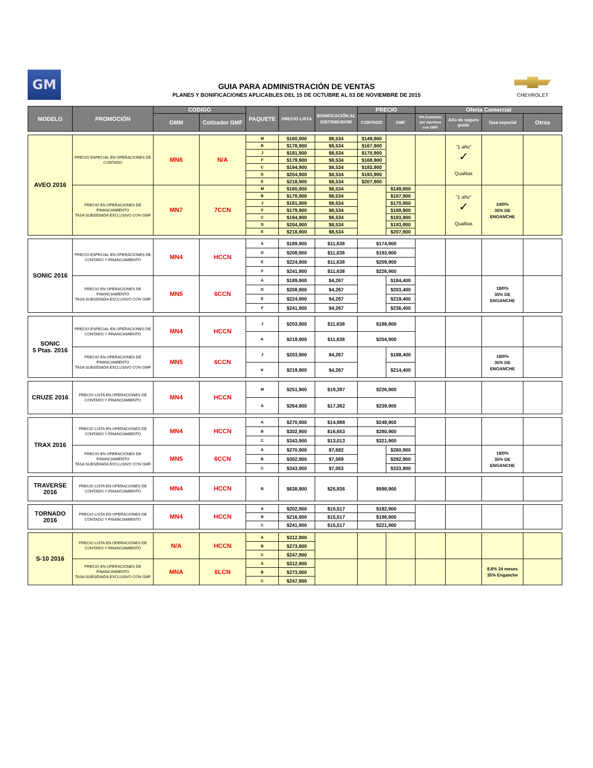GM
GUIA PARA ADMINISTRACIÓN DE VENTAS
PLANES Y BONIFICACIONES APLICABLES DEL 15 DE OCTUBRE AL 03 DE NOVIEMBRE DE 2015
CHEVROLET
| MODELO | PROMOCIÓN | CODIGO | | PAQUETE | PRECIO LISTA | BONIFICACIÓN AL DISTRIBUIDOR | PRECIO | | Oferta Comercial | | | |
| --- | --- | --- | --- | --- | --- | --- | --- | --- | --- | --- | --- | --- |
| | | GMM | Cotizador GMF | | | | CONTADO | GMF | 0% Comisión por Apertura con GMF | Año de seguro gratis | Tasa especial | Otros |
| AVEO 2016 | PRECIO ESPECIAL EN OPERACIONES DE CONTADO | MN6 | N/A | M | $160,900 | $8,534 | $149,900 | | | "1 año" ✓ Qualitas | | |
| | | | | B | $178,900 | $8,534 | $167,900 | | | | | |
| | | | | J | $181,900 | $8,534 | $170,900 | | | | | |
| | | | | F | $179,900 | $8,534 | $168,900 | | | | | |
| | | | | C | $194,900 | $8,534 | $183,900 | | | | | |
| | | | | D | $204,900 | $8,534 | $193,900 | | | | | |
| | | | | E | $218,900 | $8,534 | $207,900 | | | | | |
| | PRECIO EN OPERACIONES DE FINANCIAMIENTO TASA SUBSIDIADA EXCLUSIVO CON GMF | MN7 | 7CCN | M | $160,900 | $8,534 | | $149,900 | | "1 año" ✓ Qualitas | 24/0% 35% DE ENGANCHE | |
| | | | | B | $178,900 | $8,534 | | $167,900 | | | | |
| | | | | J | $181,900 | $8,534 | | $170,900 | | | | |
| | | | | F | $179,900 | $8,534 | | $168,900 | | | | |
| | | | | C | $194,900 | $8,534 | | $183,900 | | | | |
| | | | | D | $204,900 | $8,534 | | $193,900 | | | | |
| | | | | E | $218,900 | $8,534 | | $207,900 | | | | |
| SONIC 2016 | PRECIO ESPECIAL EN OPERACIONES DE CONTADO Y FINANCIAMIENTO | MN4 | HCCN | A | $189,900 | $11,638 | $174,900 | | | | | |
| | | | | D | $208,900 | $11,638 | $193,900 | | | | | |
| | | | | E | $224,900 | $11,638 | $209,900 | | | | | |
| | | | | F | $241,900 | $11,638 | $226,900 | | | | | |
| | PRECIO EN OPERACIONES DE FINANCIAMIENTO TASA SUBSIDIADA EXCLUSIVO CON GMF | MN5 | 6CCN | A | $189,900 | $4,267 | | $184,400 | | | 18/0% 35% DE ENGANCHE | |
| | | | | D | $208,900 | $4,267 | | $203,400 | | | | |
| | | | | E | $224,900 | $4,267 | | $219,400 | | | | |
| | | | | F | $241,900 | $4,267 | | $236,400 | | | | |
| SONIC 5 Ptas. 2016 | PRECIO ESPECIAL EN OPERACIONES DE CONTADO Y FINANCIAMIENTO | MN4 | HCCN | J | $203,900 | $11,638 | $188,900 | | | | | |
| | | | | K | $219,900 | $11,638 | $204,900 | | | | | |
| | PRECIO EN OPERACIONES DE FINANCIAMIENTO TASA SUBSIDIADA EXCLUSIVO CON GMF | MN5 | 6CCN | J | $203,900 | $4,267 | | $198,400 | | | 18/0% 35% DE ENGANCHE | |
| | | | | K | $219,900 | $4,267 | | $214,400 | | | | |
| CRUZE 2016 | PRECIO LISTA EN OPERACIONES DE CONTADO Y FINANCIAMIENTO | MN4 | HCCN | M | $251,900 | $19,397 | $226,900 | | | | | |
| | | | | A | $264,900 | $17,362 | $239,900 | | | | | |
| TRAX 2016 | PRECIO LISTA EN OPERACIONES DE CONTADO Y FINANCIAMIENTO | MN4 | HCCN | A | $270,900 | $14,988 | $248,900 | | | | | |
| | | | | B | $302,900 | $16,653 | $280,900 | | | | | |
| | | | | C | $343,900 | $13,013 | $321,900 | | | | | |
| | PRECIO EN OPERACIONES DE FINANCIAMIENTO TASA SUBSIDIADA EXCLUSIVO CON GMF | MN5 | 6CCN | A | $270,900 | $7,682 | | $260,900 | | | 18/0% 35% DE ENGANCHE | |
| | | | | B | $302,900 | $7,569 | | $292,900 | | | | |
| | | | | C | $343,900 | $7,053 | | $333,900 | | | | |
| TRAVERSE 2016 | PRECIO LISTA EN OPERACIONES DE CONTADO Y FINANCIAMIENTO | MN4 | HCCN | B | $638,900 | $25,936 | $598,900 | | | | | |
| TORNADO 2016 | PRECIO LISTA EN OPERACIONES DE CONTADO Y FINANCIAMIENTO | MN4 | HCCN | A | $202,900 | $15,517 | $182,900 | | | | | |
| | | | | B | $216,900 | $15,517 | $196,900 | | | | | |
| | | | | C | $241,900 | $15,517 | $221,900 | | | | | |
| S-10 2016 | PRECIO LISTA EN OPERACIONES DE CONTADO Y FINANCIAMIENTO | N/A | HCCN | A | $312,900 | | | | | | | |
| | | | | B | $273,900 | | | | | | | |
| | | | | C | $247,900 | | | | | | | |
| | PRECIO EN OPERACIONES DE FINANCIAMIENTO TASA SUBSIDIADA EXCLUSIVO CON GMF | MNA | 6LCN | A | $312,900 | | | | | | 8.8% 24 meses 35% Enganche | |
| | | | | B | $273,900 | | | | | | | |
| | | | | C | $247,900 | | | | | | | |